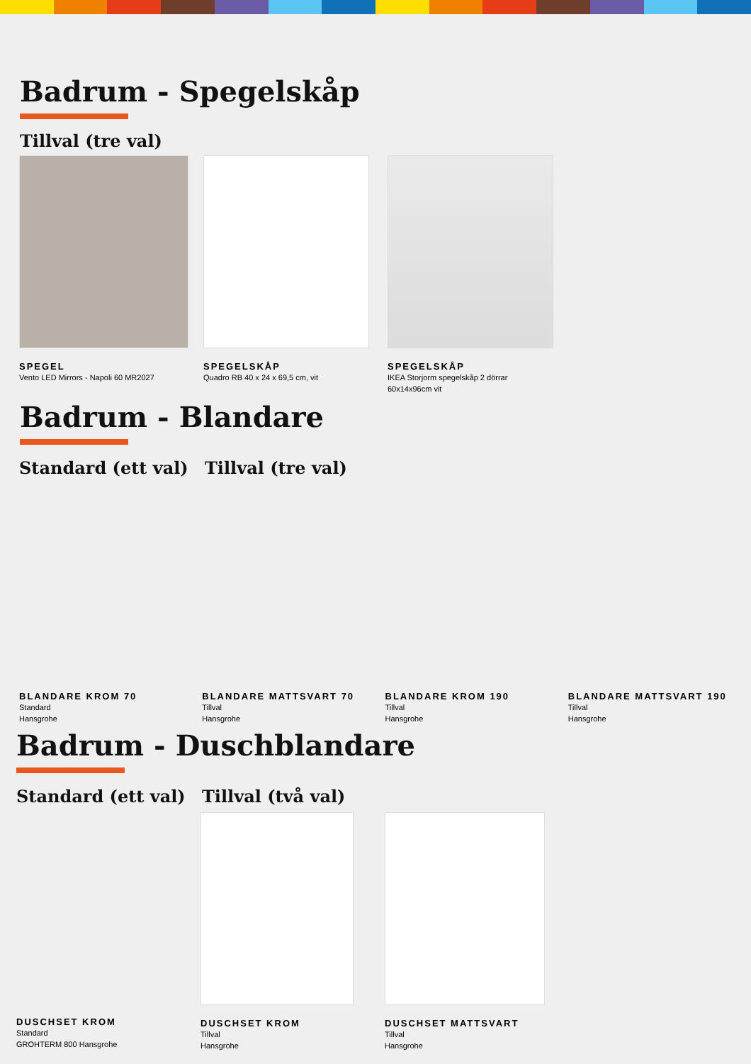Badrum - Spegelskåp
Tillval (tre val)
SPEGEL
Vento LED Mirrors - Napoli 60 MR2027
SPEGELSKÅP
Quadro RB 40 x 24 x 69,5 cm, vit
SPEGELSKÅP
IKEA Storjorm spegelskåp 2 dörrar
60x14x96cm vit
Badrum - Blandare
Standard (ett val) Tillval (tre val)
BLANDARE KROM 70
Standard
Hansgrohe
BLANDARE MATTSVART 70
Tillval
Hansgrohe
BLANDARE KROM 190
Tillval
Hansgrohe
BLANDARE MATTSVART 190
Tillval
Hansgrohe
Badrum - Duschblandare
Standard (ett val) Tillval (två val)
DUSCHSET KROM
Standard
GROHTERM 800 Hansgrohe
DUSCHSET KROM
Tillval
Hansgrohe
DUSCHSET MATTSVART
Tillval
Hansgrohe